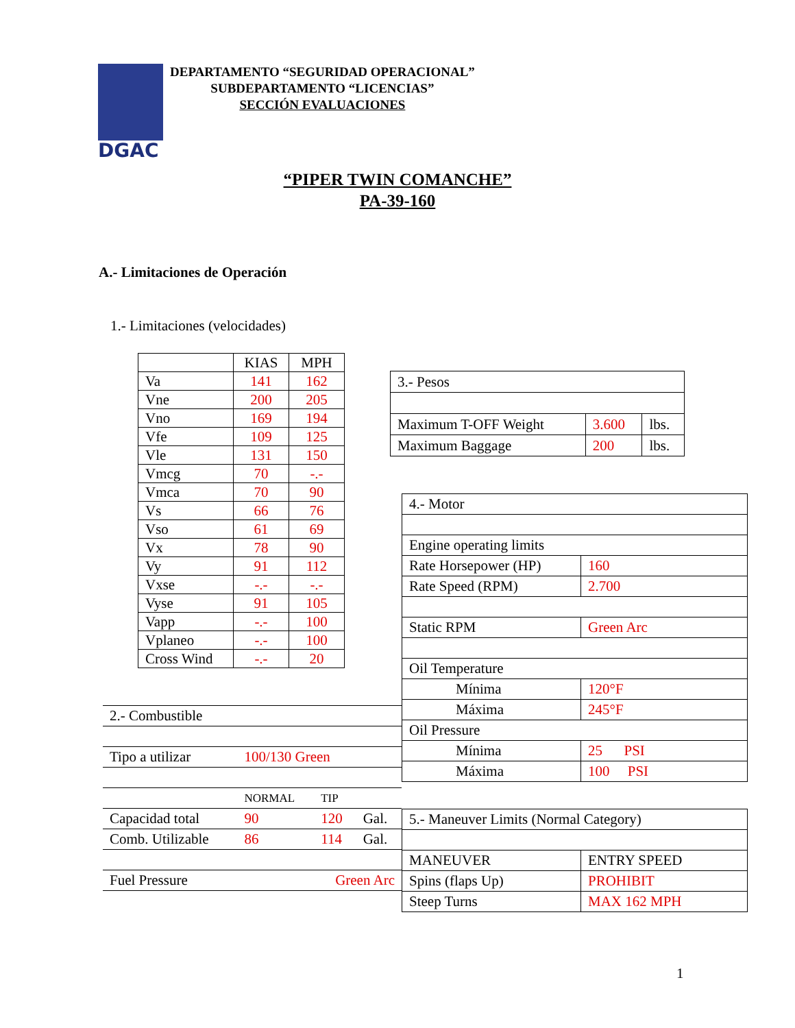DGAC
DEPARTAMENTO “SEGURIDAD OPERACIONAL”
SUBDEPARTAMENTO “LICENCIAS”
SECCIÓN EVALUACIONES
“PIPER TWIN COMANCHE”
PA-39-160
A.- Limitaciones de Operación
1.- Limitaciones (velocidades)
| | KIAS | MPH |
| --- | --- | --- |
| Va | 141 | 162 |
| Vne | 200 | 205 |
| Vno | 169 | 194 |
| Vfe | 109 | 125 |
| Vle | 131 | 150 |
| Vmcg | 70 | -.- |
| Vmca | 70 | 90 |
| Vs | 66 | 76 |
| Vso | 61 | 69 |
| Vx | 78 | 90 |
| Vy | 91 | 112 |
| Vxse | -.- | -.- |
| Vyse | 91 | 105 |
| Vapp | -.- | 100 |
| Vplaneo | -.- | 100 |
| Cross Wind | -.- | 20 |
| 3.- Pesos | | |
| Maximum T-OFF Weight | 3.600 | lbs. |
| Maximum Baggage | 200 | lbs. |
| 4.- Motor | |
| Engine operating limits | |
| Rate Horsepower (HP) | 160 |
| Rate Speed (RPM) | 2.700 |
| Static RPM | Green Arc |
| Oil Temperature | |
| Mínima | 120°F |
| Máxima | 245°F |
| Oil Pressure | |
| Mínima | 25 PSI |
| Máxima | 100 PSI |
| 2.- Combustible | | | |
| Tipo a utilizar | 100/130 Green | | |
| | NORMAL | TIP | |
| Capacidad total | 90 | 120 | Gal. |
| Comb. Utilizable | 86 | 114 | Gal. |
| Fuel Pressure | Green Arc | | |
| 5.- Maneuver Limits (Normal Category) | |
| MANEUVER | ENTRY SPEED |
| Spins (flaps Up) | PROHIBIT |
| Steep Turns | MAX 162 MPH |
1